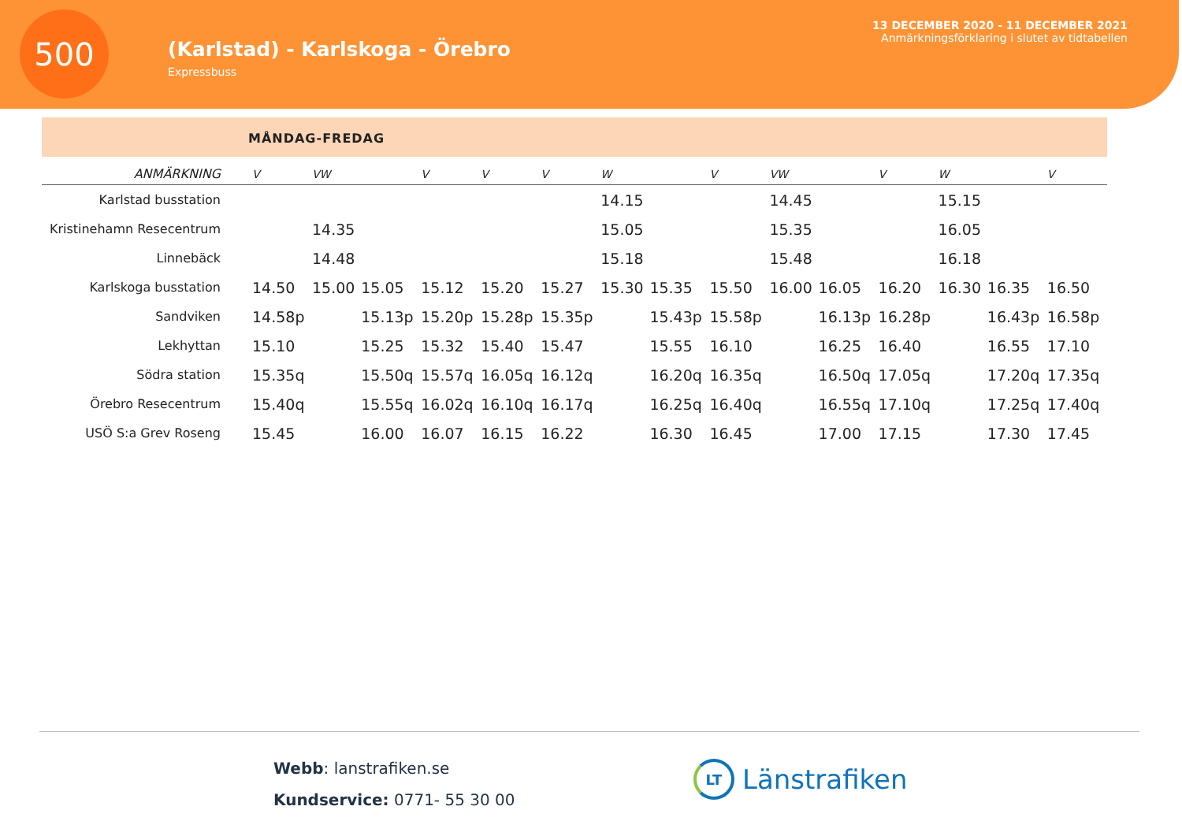500
(Karlstad) - Karlskoga - Örebro
Expressbuss
13 DECEMBER 2020 - 11 DECEMBER 2021
Anmärkningsförklaring i slutet av tidtabellen
MÅNDAG-FREDAG
| ANMÄRKNING | V | VW | | V | V | V | W | | V | VW | | V | W | | V |
| --- | --- | --- | --- | --- | --- | --- | --- | --- | --- | --- | --- | --- | --- | --- | --- |
| Karlstad busstation | | | | | | | 14.15 | | | 14.45 | | | 15.15 | | |
| Kristinehamn Resecentrum | | 14.35 | | | | | 15.05 | | | 15.35 | | | 16.05 | | |
| Linnebäck | | 14.48 | | | | | 15.18 | | | 15.48 | | | 16.18 | | |
| Karlskoga busstation | 14.50 | 15.00 | 15.05 | 15.12 | 15.20 | 15.27 | 15.30 | 15.35 | 15.50 | 16.00 | 16.05 | 16.20 | 16.30 | 16.35 | 16.50 |
| Sandviken | 14.58p | | 15.13p | 15.20p | 15.28p | 15.35p | | 15.43p | 15.58p | | 16.13p | 16.28p | | 16.43p | 16.58p |
| Lekhyttan | 15.10 | | 15.25 | 15.32 | 15.40 | 15.47 | | 15.55 | 16.10 | | 16.25 | 16.40 | | 16.55 | 17.10 |
| Södra station | 15.35q | | 15.50q | 15.57q | 16.05q | 16.12q | | 16.20q | 16.35q | | 16.50q | 17.05q | | 17.20q | 17.35q |
| Örebro Resecentrum | 15.40q | | 15.55q | 16.02q | 16.10q | 16.17q | | 16.25q | 16.40q | | 16.55q | 17.10q | | 17.25q | 17.40q |
| USÖ S:a Grev Roseng | 15.45 | | 16.00 | 16.07 | 16.15 | 16.22 | | 16.30 | 16.45 | | 17.00 | 17.15 | | 17.30 | 17.45 |
Webb: lanstrafiken.se
Kundservice: 0771- 55 30 00
LT
Länstrafiken